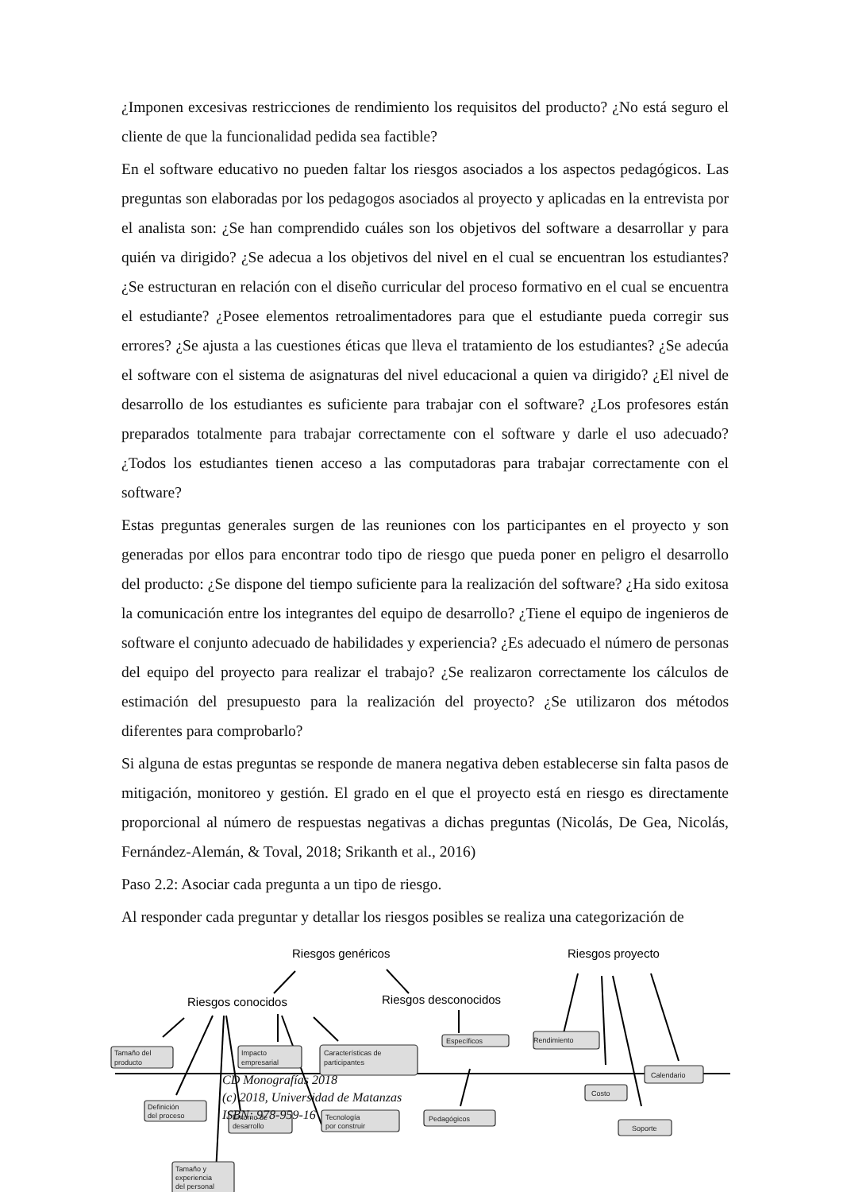¿Imponen excesivas restricciones de rendimiento los requisitos del producto? ¿No está seguro el cliente de que la funcionalidad pedida sea factible?
En el software educativo no pueden faltar los riesgos asociados a los aspectos pedagógicos. Las preguntas son elaboradas por los pedagogos asociados al proyecto y aplicadas en la entrevista por el analista son: ¿Se han comprendido cuáles son los objetivos del software a desarrollar y para quién va dirigido? ¿Se adecua a los objetivos del nivel en el cual se encuentran los estudiantes? ¿Se estructuran en relación con el diseño curricular del proceso formativo en el cual se encuentra el estudiante? ¿Posee elementos retroalimentadores para que el estudiante pueda corregir sus errores? ¿Se ajusta a las cuestiones éticas que lleva el tratamiento de los estudiantes? ¿Se adecúa el software con el sistema de asignaturas del nivel educacional a quien va dirigido? ¿El nivel de desarrollo de los estudiantes es suficiente para trabajar con el software? ¿Los profesores están preparados totalmente para trabajar correctamente con el software y darle el uso adecuado? ¿Todos los estudiantes tienen acceso a las computadoras para trabajar correctamente con el software?
Estas preguntas generales surgen de las reuniones con los participantes en el proyecto y son generadas por ellos para encontrar todo tipo de riesgo que pueda poner en peligro el desarrollo del producto: ¿Se dispone del tiempo suficiente para la realización del software? ¿Ha sido exitosa la comunicación entre los integrantes del equipo de desarrollo? ¿Tiene el equipo de ingenieros de software el conjunto adecuado de habilidades y experiencia? ¿Es adecuado el número de personas del equipo del proyecto para realizar el trabajo? ¿Se realizaron correctamente los cálculos de estimación del presupuesto para la realización del proyecto? ¿Se utilizaron dos métodos diferentes para comprobarlo?
Si alguna de estas preguntas se responde de manera negativa deben establecerse sin falta pasos de mitigación, monitoreo y gestión. El grado en el que el proyecto está en riesgo es directamente proporcional al número de respuestas negativas a dichas preguntas (Nicolás, De Gea, Nicolás, Fernández-Alemán, & Toval, 2018; Srikanth et al., 2016)
Paso 2.2: Asociar cada pregunta a un tipo de riesgo.
Al responder cada preguntar y detallar los riesgos posibles se realiza una categorización de
Riesgos genéricos
Riesgos proyecto
Riesgos conocidos
Riesgos desconocidos
Tamaño del
producto
Impacto
empresarial
Características de
participantes
Específicos
Rendimiento
Definición
del proceso
Entorno de
desarrollo
Tecnología
por construir
Pedagógicos
Tamaño y
experiencia
del personal
Calendario
Costo
Soporte
CD Monografías 2018
(c) 2018, Universidad de Matanzas
ISBN: 978-959-16